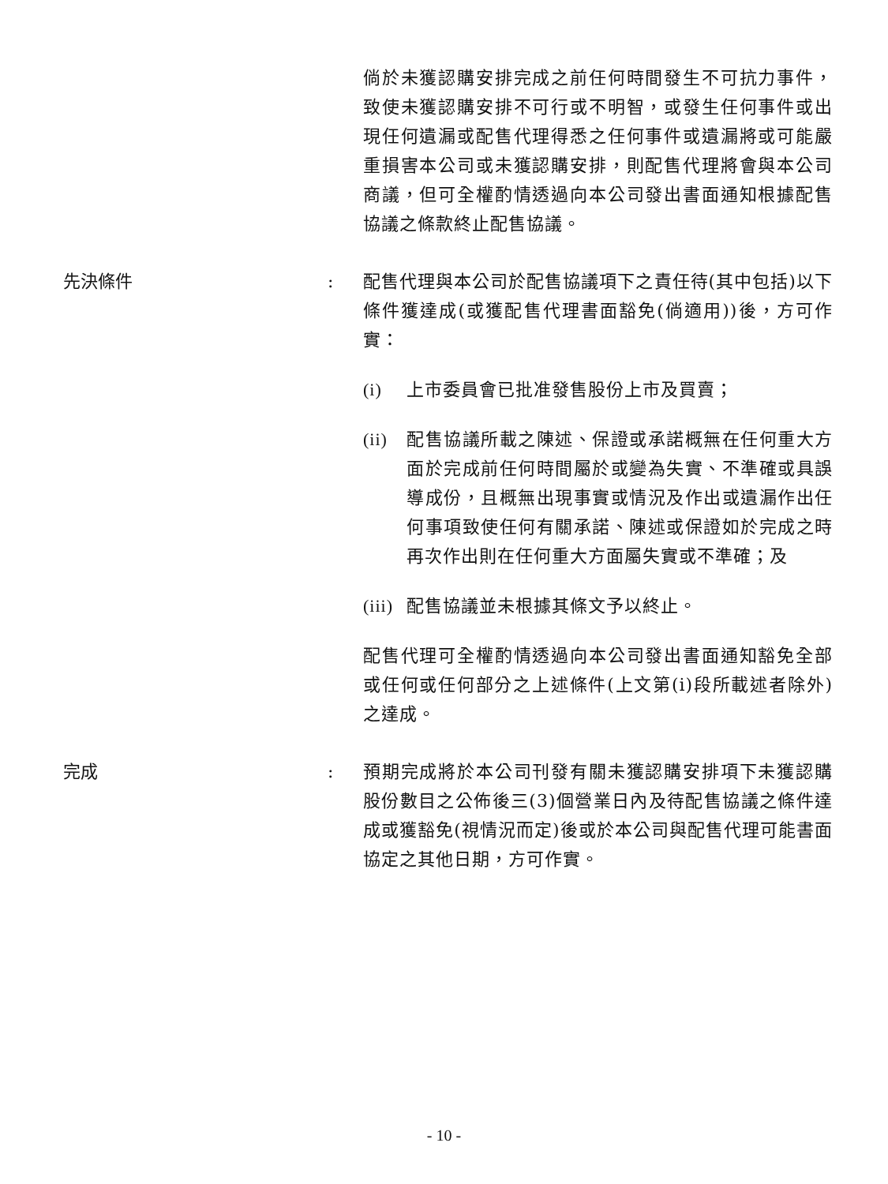倘於未獲認購安排完成之前任何時間發生不可抗力事件，致使未獲認購安排不可行或不明智，或發生任何事件或出現任何遺漏或配售代理得悉之任何事件或遺漏將或可能嚴重損害本公司或未獲認購安排，則配售代理將會與本公司商議，但可全權酌情透過向本公司發出書面通知根據配售協議之條款終止配售協議。
先決條件 : 配售代理與本公司於配售協議項下之責任待(其中包括)以下條件獲達成(或獲配售代理書面豁免(倘適用))後，方可作實：
(i) 上市委員會已批准發售股份上市及買賣；
(ii)
配售協議所載之陳述、保證或承諾概無在任何重大方面於完成前任何時間屬於或變為失實、不準確或具誤導成份，且概無出現事實或情況及作出或遺漏作出任何事項致使任何有關承諾、陳述或保證如於完成之時再次作出則在任何重大方面屬失實或不準確；及
(iii)
配售協議並未根據其條文予以終止。
配售代理可全權酌情透過向本公司發出書面通知豁免全部或任何或任何部分之上述條件(上文第(i)段所載述者除外)之達成。
完成 : 預期完成將於本公司刊發有關未獲認購安排項下未獲認購股份數目之公佈後三(3)個營業日內及待配售協議之條件達成或獲豁免(視情況而定)後或於本公司與配售代理可能書面協定之其他日期，方可作實。
- 10 -